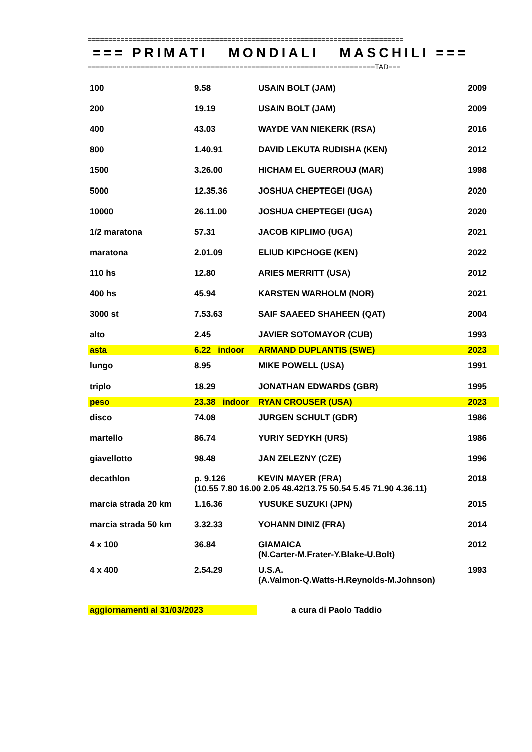=============================================================================
=== PRIMATI MONDIALI MASCHILI ===
======================================================================TAD===
| 100 | 9.58 | USAIN BOLT (JAM) | 2009 |
| 200 | 19.19 | USAIN BOLT (JAM) | 2009 |
| 400 | 43.03 | WAYDE VAN NIEKERK (RSA) | 2016 |
| 800 | 1.40.91 | DAVID LEKUTA RUDISHA (KEN) | 2012 |
| 1500 | 3.26.00 | HICHAM EL GUERROUJ (MAR) | 1998 |
| 5000 | 12.35.36 | JOSHUA CHEPTEGEI (UGA) | 2020 |
| 10000 | 26.11.00 | JOSHUA CHEPTEGEI (UGA) | 2020 |
| 1/2 maratona | 57.31 | JACOB KIPLIMO (UGA) | 2021 |
| maratona | 2.01.09 | ELIUD KIPCHOGE (KEN) | 2022 |
| 110 hs | 12.80 | ARIES MERRITT (USA) | 2012 |
| 400 hs | 45.94 | KARSTEN WARHOLM (NOR) | 2021 |
| 3000 st | 7.53.63 | SAIF SAAEED SHAHEEN (QAT) | 2004 |
| alto | 2.45 | JAVIER SOTOMAYOR (CUB) | 1993 |
| asta | 6.22 indoor | ARMAND DUPLANTIS (SWE) | 2023 |
| lungo | 8.95 | MIKE POWELL (USA) | 1991 |
| triplo | 18.29 | JONATHAN EDWARDS (GBR) | 1995 |
| peso | 23.38 indoor | RYAN CROUSER (USA) | 2023 |
| disco | 74.08 | JURGEN SCHULT (GDR) | 1986 |
| martello | 86.74 | YURIY SEDYKH (URS) | 1986 |
| giavellotto | 98.48 | JAN ZELEZNY (CZE) | 1996 |
| decathlon | p. 9.126 KEVIN MAYER (FRA) (10.55 7.80 16.00 2.05 48.42/13.75 50.54 5.45 71.90 4.36.11) | | 2018 |
| marcia strada 20 km | 1.16.36 | YUSUKE SUZUKI (JPN) | 2015 |
| marcia strada 50 km | 3.32.33 | YOHANN DINIZ (FRA) | 2014 |
| 4 x 100 | 36.84 | GIAMAICA (N.Carter-M.Frater-Y.Blake-U.Bolt) | 2012 |
| 4 x 400 | 2.54.29 | U.S.A. (A.Valmon-Q.Watts-H.Reynolds-M.Johnson) | 1993 |
aggiornamenti al 31/03/2023 a cura di Paolo Taddio